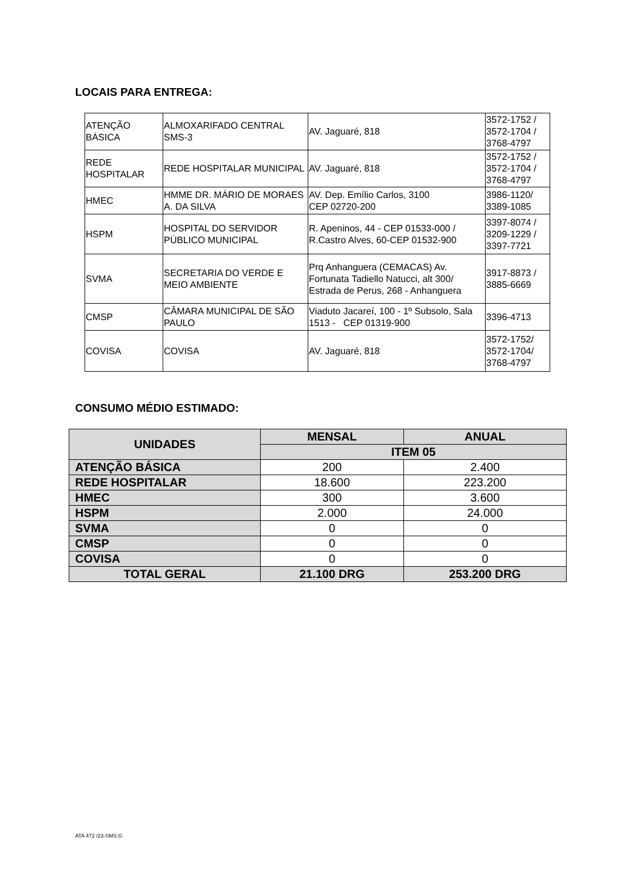LOCAIS PARA ENTREGA:
| ATENÇÃO BÁSICA | ALMOXARIFADO CENTRAL SMS-3 | AV. Jaguaré, 818 | 3572-1752 / 3572-1704 / 3768-4797 |
| REDE HOSPITALAR | REDE HOSPITALAR MUNICIPAL | AV. Jaguaré, 818 | 3572-1752 / 3572-1704 / 3768-4797 |
| HMEC | HMME DR. MÁRIO DE MORAES A. DA SILVA | AV. Dep. Emílio Carlos, 3100 CEP 02720-200 | 3986-1120/ 3389-1085 |
| HSPM | HOSPITAL DO SERVIDOR PÚBLICO MUNICIPAL | R. Apeninos, 44 - CEP 01533-000 / R.Castro Alves, 60-CEP 01532-900 | 3397-8074 / 3209-1229 / 3397-7721 |
| SVMA | SECRETARIA DO VERDE E MEIO AMBIENTE | Prq Anhanguera (CEMACAS) Av. Fortunata Tadiello Natucci, alt 300/ Estrada de Perus, 268 - Anhanguera | 3917-8873 / 3885-6669 |
| CMSP | CÂMARA MUNICIPAL DE SÃO PAULO | Viaduto Jacareí, 100 - 1º Subsolo, Sala 1513 - CEP 01319-900 | 3396-4713 |
| COVISA | COVISA | AV. Jaguaré, 818 | 3572-1752/ 3572-1704/ 3768-4797 |
CONSUMO MÉDIO ESTIMADO:
| UNIDADES | MENSAL | ANUAL |
| --- | --- | --- |
| | ITEM 05 | |
| ATENÇÃO BÁSICA | 200 | 2.400 |
| REDE HOSPITALAR | 18.600 | 223.200 |
| HMEC | 300 | 3.600 |
| HSPM | 2.000 | 24.000 |
| SVMA | 0 | 0 |
| CMSP | 0 | 0 |
| COVISA | 0 | 0 |
| TOTAL GERAL | 21.100 DRG | 253.200 DRG |
ATA 472 /23-SMS.G